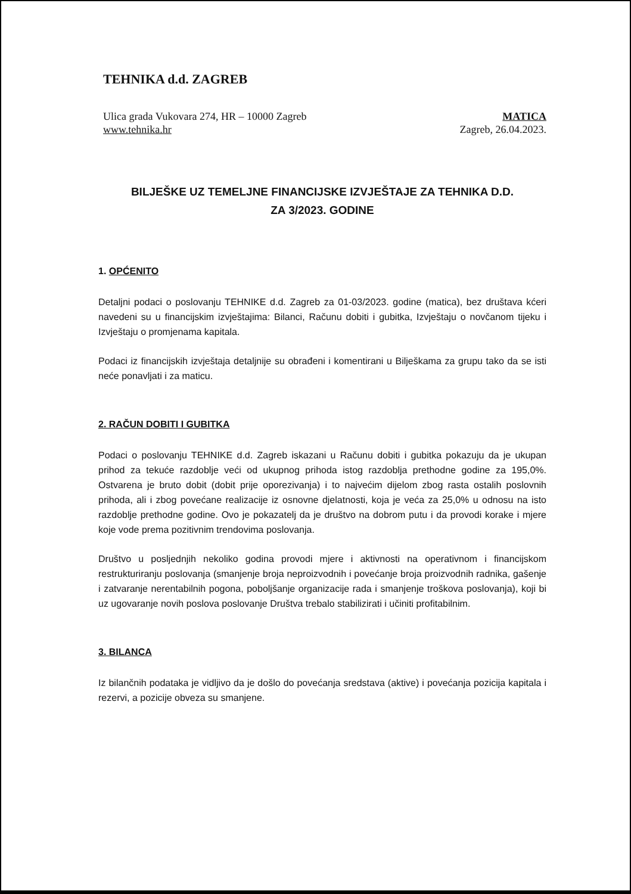TEHNIKA d.d. ZAGREB
Ulica grada Vukovara 274, HR – 10000 Zagreb
www.tehnika.hr
MATICA
Zagreb, 26.04.2023.
BILJEŠKE UZ TEMELJNE FINANCIJSKE IZVJEŠTAJE ZA TEHNIKA D.D.
ZA 3/2023. GODINE
1. OPĆENITO
Detaljni podaci o poslovanju TEHNIKE d.d. Zagreb za 01-03/2023. godine (matica), bez društava kćeri navedeni su u financijskim izvještajima: Bilanci, Računu dobiti i gubitka, Izvještaju o novčanom tijeku i Izvještaju o promjenama kapitala.
Podaci iz financijskih izvještaja detaljnije su obrađeni i komentirani u Bilješkama za grupu tako da se isti neće ponavljati i za maticu.
2. RAČUN DOBITI I GUBITKA
Podaci o poslovanju TEHNIKE d.d. Zagreb iskazani u Računu dobiti i gubitka pokazuju da je ukupan prihod za tekuće razdoblje veći od ukupnog prihoda istog razdoblja prethodne godine za 195,0%. Ostvarena je bruto dobit (dobit prije oporezivanja) i to najvećim dijelom zbog rasta ostalih poslovnih prihoda, ali i zbog povećane realizacije iz osnovne djelatnosti, koja je veća za 25,0% u odnosu na isto razdoblje prethodne godine. Ovo je pokazatelj da je društvo na dobrom putu i da provodi korake i mjere koje vode prema pozitivnim trendovima poslovanja.
Društvo u posljednjih nekoliko godina provodi mjere i aktivnosti na operativnom i financijskom restrukturiranju poslovanja (smanjenje broja neproizvodnih i povećanje broja proizvodnih radnika, gašenje i zatvaranje nerentabilnih pogona, poboljšanje organizacije rada i smanjenje troškova poslovanja), koji bi uz ugovaranje novih poslova poslovanje Društva trebalo stabilizirati i učiniti profitabilnim.
3. BILANCA
Iz bilančnih podataka je vidljivo da je došlo do povećanja sredstava (aktive) i povećanja pozicija kapitala i rezervi, a pozicije obveza su smanjene.